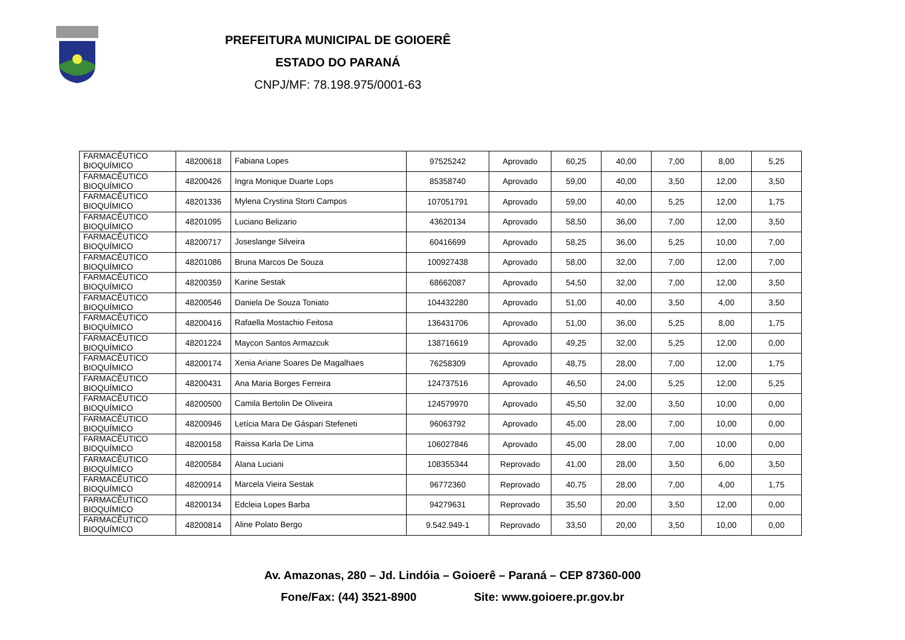PREFEITURA MUNICIPAL DE GOIOERÊ
ESTADO DO PARANÁ
CNPJ/MF: 78.198.975/0001-63
| FARMACÊUTICO BIOQUÍMICO | 48200618 | Fabiana Lopes | 97525242 | Aprovado | 60,25 | 40,00 | 7,00 | 8,00 | 5,25 |
| FARMACÊUTICO BIOQUÍMICO | 48200426 | Ingra Monique Duarte Lops | 85358740 | Aprovado | 59,00 | 40,00 | 3,50 | 12,00 | 3,50 |
| FARMACÊUTICO BIOQUÍMICO | 48201336 | Mylena Crystina Storti Campos | 107051791 | Aprovado | 59,00 | 40,00 | 5,25 | 12,00 | 1,75 |
| FARMACÊUTICO BIOQUÍMICO | 48201095 | Luciano Belizario | 43620134 | Aprovado | 58,50 | 36,00 | 7,00 | 12,00 | 3,50 |
| FARMACÊUTICO BIOQUÍMICO | 48200717 | Joseslange Silveira | 60416699 | Aprovado | 58,25 | 36,00 | 5,25 | 10,00 | 7,00 |
| FARMACÊUTICO BIOQUÍMICO | 48201086 | Bruna Marcos De Souza | 100927438 | Aprovado | 58,00 | 32,00 | 7,00 | 12,00 | 7,00 |
| FARMACÊUTICO BIOQUÍMICO | 48200359 | Karine Sestak | 68662087 | Aprovado | 54,50 | 32,00 | 7,00 | 12,00 | 3,50 |
| FARMACÊUTICO BIOQUÍMICO | 48200546 | Daniela De Souza Toniato | 104432280 | Aprovado | 51,00 | 40,00 | 3,50 | 4,00 | 3,50 |
| FARMACÊUTICO BIOQUÍMICO | 48200416 | Rafaella Mostachio Feitosa | 136431706 | Aprovado | 51,00 | 36,00 | 5,25 | 8,00 | 1,75 |
| FARMACÊUTICO BIOQUÍMICO | 48201224 | Maycon Santos Armazcuk | 138716619 | Aprovado | 49,25 | 32,00 | 5,25 | 12,00 | 0,00 |
| FARMACÊUTICO BIOQUÍMICO | 48200174 | Xenia Ariane Soares De Magalhaes | 76258309 | Aprovado | 48,75 | 28,00 | 7,00 | 12,00 | 1,75 |
| FARMACÊUTICO BIOQUÍMICO | 48200431 | Ana Maria Borges Ferreira | 124737516 | Aprovado | 46,50 | 24,00 | 5,25 | 12,00 | 5,25 |
| FARMACÊUTICO BIOQUÍMICO | 48200500 | Camila Bertolin De Oliveira | 124579970 | Aprovado | 45,50 | 32,00 | 3,50 | 10,00 | 0,00 |
| FARMACÊUTICO BIOQUÍMICO | 48200946 | Letícia Mara De Gáspari Stefeneti | 96063792 | Aprovado | 45,00 | 28,00 | 7,00 | 10,00 | 0,00 |
| FARMACÊUTICO BIOQUÍMICO | 48200158 | Raissa Karla De Lima | 106027846 | Aprovado | 45,00 | 28,00 | 7,00 | 10,00 | 0,00 |
| FARMACÊUTICO BIOQUÍMICO | 48200584 | Alana Luciani | 108355344 | Reprovado | 41,00 | 28,00 | 3,50 | 6,00 | 3,50 |
| FARMACÊUTICO BIOQUÍMICO | 48200914 | Marcela Vieira Sestak | 96772360 | Reprovado | 40,75 | 28,00 | 7,00 | 4,00 | 1,75 |
| FARMACÊUTICO BIOQUÍMICO | 48200134 | Edcleia Lopes Barba | 94279631 | Reprovado | 35,50 | 20,00 | 3,50 | 12,00 | 0,00 |
| FARMACÊUTICO BIOQUÍMICO | 48200814 | Aline Polato Bergo | 9.542.949-1 | Reprovado | 33,50 | 20,00 | 3,50 | 10,00 | 0,00 |
Av. Amazonas, 280 – Jd. Lindóia – Goioerê – Paraná – CEP 87360-000
Fone/Fax: (44) 3521-8900 Site: www.goioere.pr.gov.br